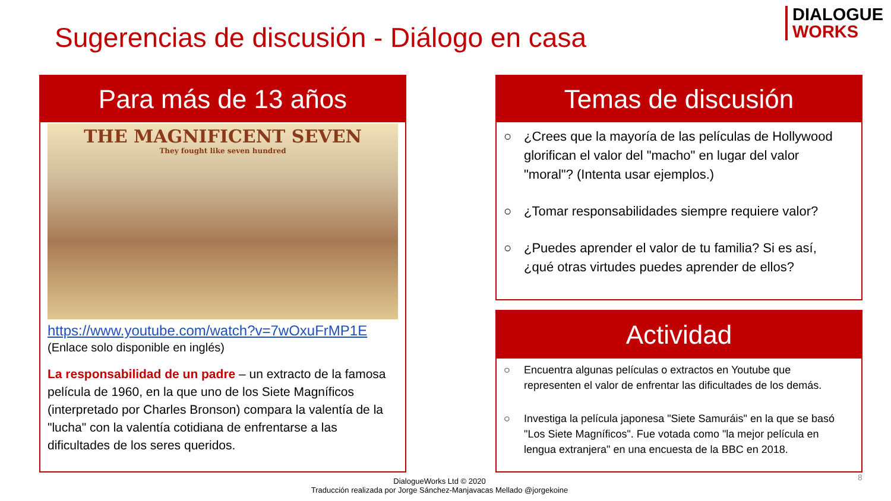Sugerencias de discusión - Diálogo en casa
DIALOGUE
WORKS
Para más de 13 años
THE MAGNIFICENT SEVEN
They fought like seven hundred
https://www.youtube.com/watch?v=7wOxuFrMP1E
(Enlace solo disponible en inglés)
La responsabilidad de un padre – un extracto de la famosa película de 1960, en la que uno de los Siete Magníficos (interpretado por Charles Bronson) compara la valentía de la "lucha" con la valentía cotidiana de enfrentarse a las dificultades de los seres queridos.
Temas de discusión
○ ¿Crees que la mayoría de las películas de Hollywood glorifican el valor del "macho" en lugar del valor "moral"? (Intenta usar ejemplos.)
○ ¿Tomar responsabilidades siempre requiere valor?
○ ¿Puedes aprender el valor de tu familia? Si es así, ¿qué otras virtudes puedes aprender de ellos?
Actividad
○ Encuentra algunas películas o extractos en Youtube que representen el valor de enfrentar las dificultades de los demás.
○ Investiga la película japonesa "Siete Samuráis" en la que se basó "Los Siete Magníficos". Fue votada como "la mejor película en lengua extranjera" en una encuesta de la BBC en 2018.
DialogueWorks Ltd © 2020
Traducción realizada por Jorge Sánchez-Manjavacas Mellado @jorgekoine
8